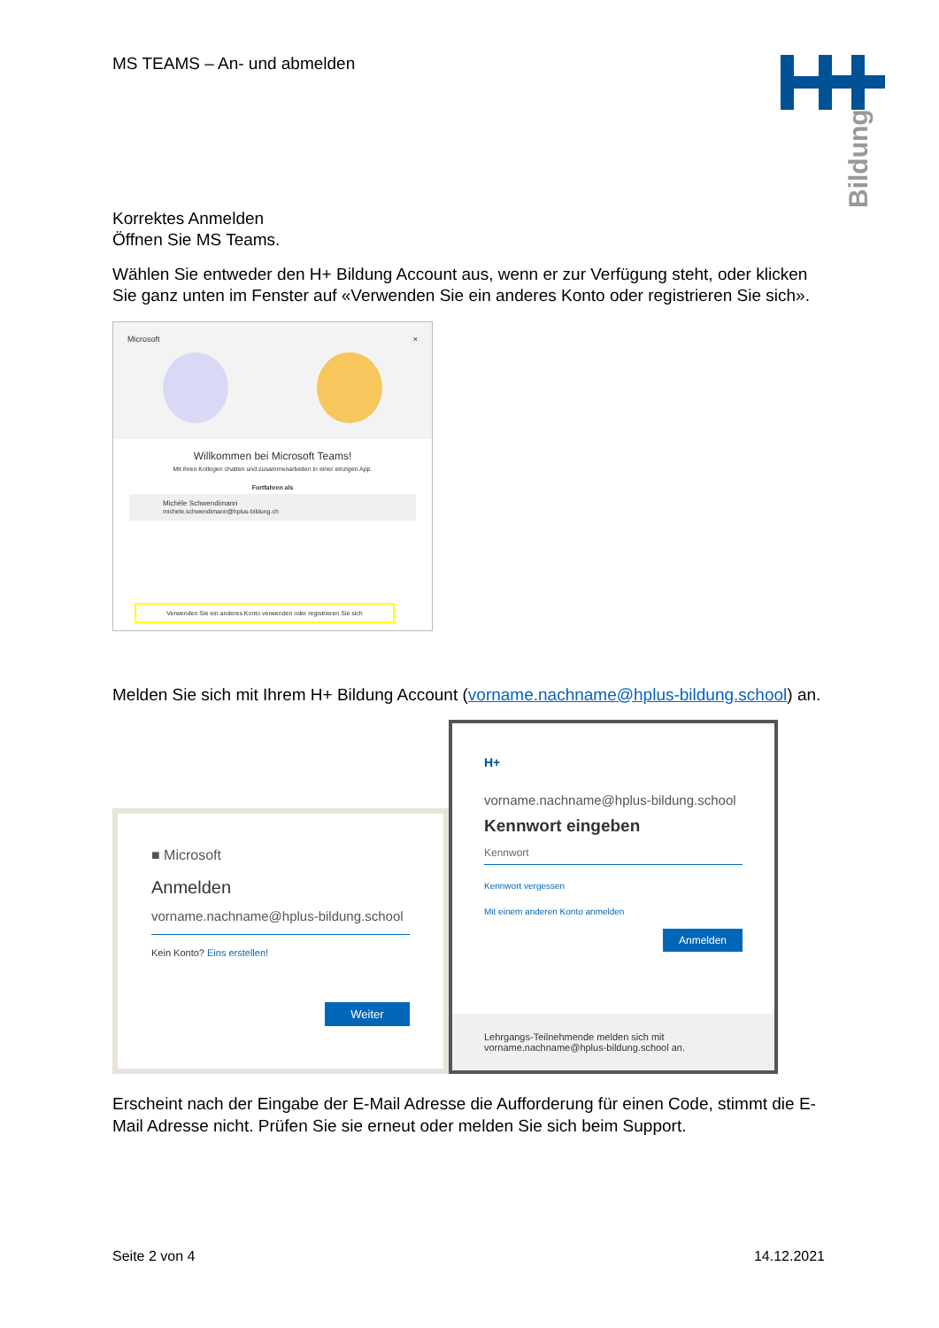Bildung
MS TEAMS – An- und abmelden
Korrektes Anmelden
Öffnen Sie MS Teams.
Wählen Sie entweder den H+ Bildung Account aus, wenn er zur Verfügung steht, oder klicken Sie ganz unten im Fenster auf «Verwenden Sie ein anderes Konto oder registrieren Sie sich».
Microsoft ×
Willkommen bei Microsoft Teams!
Mit ihren Kollegen chatten und zusammenarbeiten in einer einzigen App.
Fortfahren als
Michèle Schwendimann
michele.schwendimann@hplus-bildung.ch
Verwenden Sie ein anderes Konto verwenden oder registrieren Sie sich
Melden Sie sich mit Ihrem H+ Bildung Account (vorname.nachname@hplus-bildung.school) an.
■ Microsoft
Anmelden
vorname.nachname@hplus-bildung.school
Kein Konto? Eins erstellen!
Weiter
H+
vorname.nachname@hplus-bildung.school
Kennwort eingeben
Kennwort
Kennwort vergessen
Mit einem anderen Konto anmelden
Anmelden
Lehrgangs-Teilnehmende melden sich mit vorname.nachname@hplus-bildung.school an.
Erscheint nach der Eingabe der E-Mail Adresse die Aufforderung für einen Code, stimmt die E-Mail Adresse nicht. Prüfen Sie sie erneut oder melden Sie sich beim Support.
Seite 2 von 4 14.12.2021